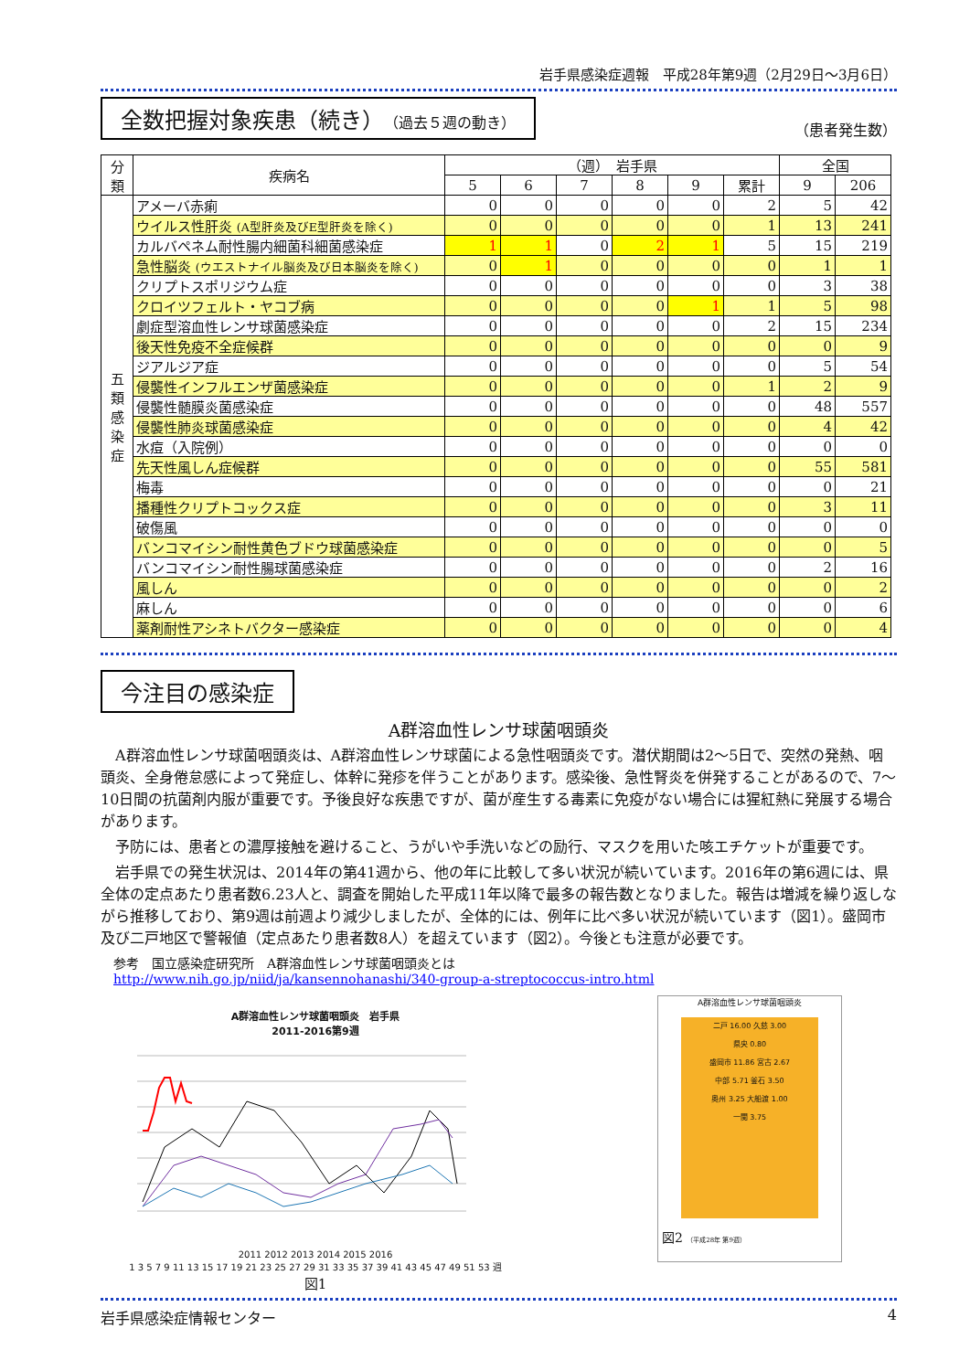岩手県感染症週報　平成28年第9週（2月29日～3月6日）
全数把握対象疾患（続き）（過去５週の動き） （患者発生数）
| 分類 | 疾病名 | （週） 岩手県 | | | | | | 全国 | |
| --- | --- | --- | --- | --- | --- | --- | --- | --- | --- |
| | | 5 | 6 | 7 | 8 | 9 | 累計 | 9 | 206 |
| 五 類 感 染 症 | アメーバ赤痢 | 0 | 0 | 0 | 0 | 0 | 2 | 5 | 42 |
| | ウイルス性肝炎 (A型肝炎及びE型肝炎を除く) | 0 | 0 | 0 | 0 | 0 | 1 | 13 | 241 |
| | カルバペネム耐性腸内細菌科細菌感染症 | 1 | 1 | 0 | 2 | 1 | 5 | 15 | 219 |
| | 急性脳炎 (ウエストナイル脳炎及び日本脳炎を除く) | 0 | 1 | 0 | 0 | 0 | 0 | 1 | 1 |
| | クリプトスポリジウム症 | 0 | 0 | 0 | 0 | 0 | 0 | 3 | 38 |
| | クロイツフェルト・ヤコブ病 | 0 | 0 | 0 | 0 | 1 | 1 | 5 | 98 |
| | 劇症型溶血性レンサ球菌感染症 | 0 | 0 | 0 | 0 | 0 | 2 | 15 | 234 |
| | 後天性免疫不全症候群 | 0 | 0 | 0 | 0 | 0 | 0 | 0 | 9 |
| | ジアルジア症 | 0 | 0 | 0 | 0 | 0 | 0 | 5 | 54 |
| | 侵襲性インフルエンザ菌感染症 | 0 | 0 | 0 | 0 | 0 | 1 | 2 | 9 |
| | 侵襲性髄膜炎菌感染症 | 0 | 0 | 0 | 0 | 0 | 0 | 48 | 557 |
| | 侵襲性肺炎球菌感染症 | 0 | 0 | 0 | 0 | 0 | 0 | 4 | 42 |
| | 水痘（入院例） | 0 | 0 | 0 | 0 | 0 | 0 | 0 | 0 |
| | 先天性風しん症候群 | 0 | 0 | 0 | 0 | 0 | 0 | 55 | 581 |
| | 梅毒 | 0 | 0 | 0 | 0 | 0 | 0 | 0 | 21 |
| | 播種性クリプトコックス症 | 0 | 0 | 0 | 0 | 0 | 0 | 3 | 11 |
| | 破傷風 | 0 | 0 | 0 | 0 | 0 | 0 | 0 | 0 |
| | バンコマイシン耐性黄色ブドウ球菌感染症 | 0 | 0 | 0 | 0 | 0 | 0 | 0 | 5 |
| | バンコマイシン耐性腸球菌感染症 | 0 | 0 | 0 | 0 | 0 | 0 | 2 | 16 |
| | 風しん | 0 | 0 | 0 | 0 | 0 | 0 | 0 | 2 |
| | 麻しん | 0 | 0 | 0 | 0 | 0 | 0 | 0 | 6 |
| | 薬剤耐性アシネトバクター感染症 | 0 | 0 | 0 | 0 | 0 | 0 | 0 | 4 |
今注目の感染症
A群溶血性レンサ球菌咽頭炎
A群溶血性レンサ球菌咽頭炎は、A群溶血性レンサ球菌による急性咽頭炎です。潜伏期間は2～5日で、突然の発熱、咽頭炎、全身倦怠感によって発症し、体幹に発疹を伴うことがあります。感染後、急性腎炎を併発することがあるので、7～10日間の抗菌剤内服が重要です。予後良好な疾患ですが、菌が産生する毒素に免疫がない場合には猩紅熱に発展する場合があります。
予防には、患者との濃厚接触を避けること、うがいや手洗いなどの励行、マスクを用いた咳エチケットが重要です。
岩手県での発生状況は、2014年の第41週から、他の年に比較して多い状況が続いています。2016年の第6週には、県全体の定点あたり患者数6.23人と、調査を開始した平成11年以降で最多の報告数となりました。報告は増減を繰り返しながら推移しており、第9週は前週より減少しましたが、全体的には、例年に比べ多い状況が続いています（図1）。盛岡市及び二戸地区で警報値（定点あたり患者数8人）を超えています（図2）。今後とも注意が必要です。
参考　国立感染症研究所　A群溶血性レンサ球菌咽頭炎とは
http://www.nih.go.jp/niid/ja/kansennohanashi/340-group-a-streptococcus-intro.html
A群溶血性レンサ球菌咽頭炎　岩手県
2011-2016第9週
2011 2012 2013 2014 2015 2016
1 3 5 7 9 11 13 15 17 19 21 23 25 27 29 31 33 35 37 39 41 43 45 47 49 51 53 週
図1
A群溶血性レンサ球菌咽頭炎
二戸 16.00 久慈 3.00
県央 0.80
盛岡市 11.86 宮古 2.67
中部 5.71 釜石 3.50
奥州 3.25 大船渡 1.00
一関 3.75
図2 （平成28年 第9週）
岩手県感染症情報センター 4